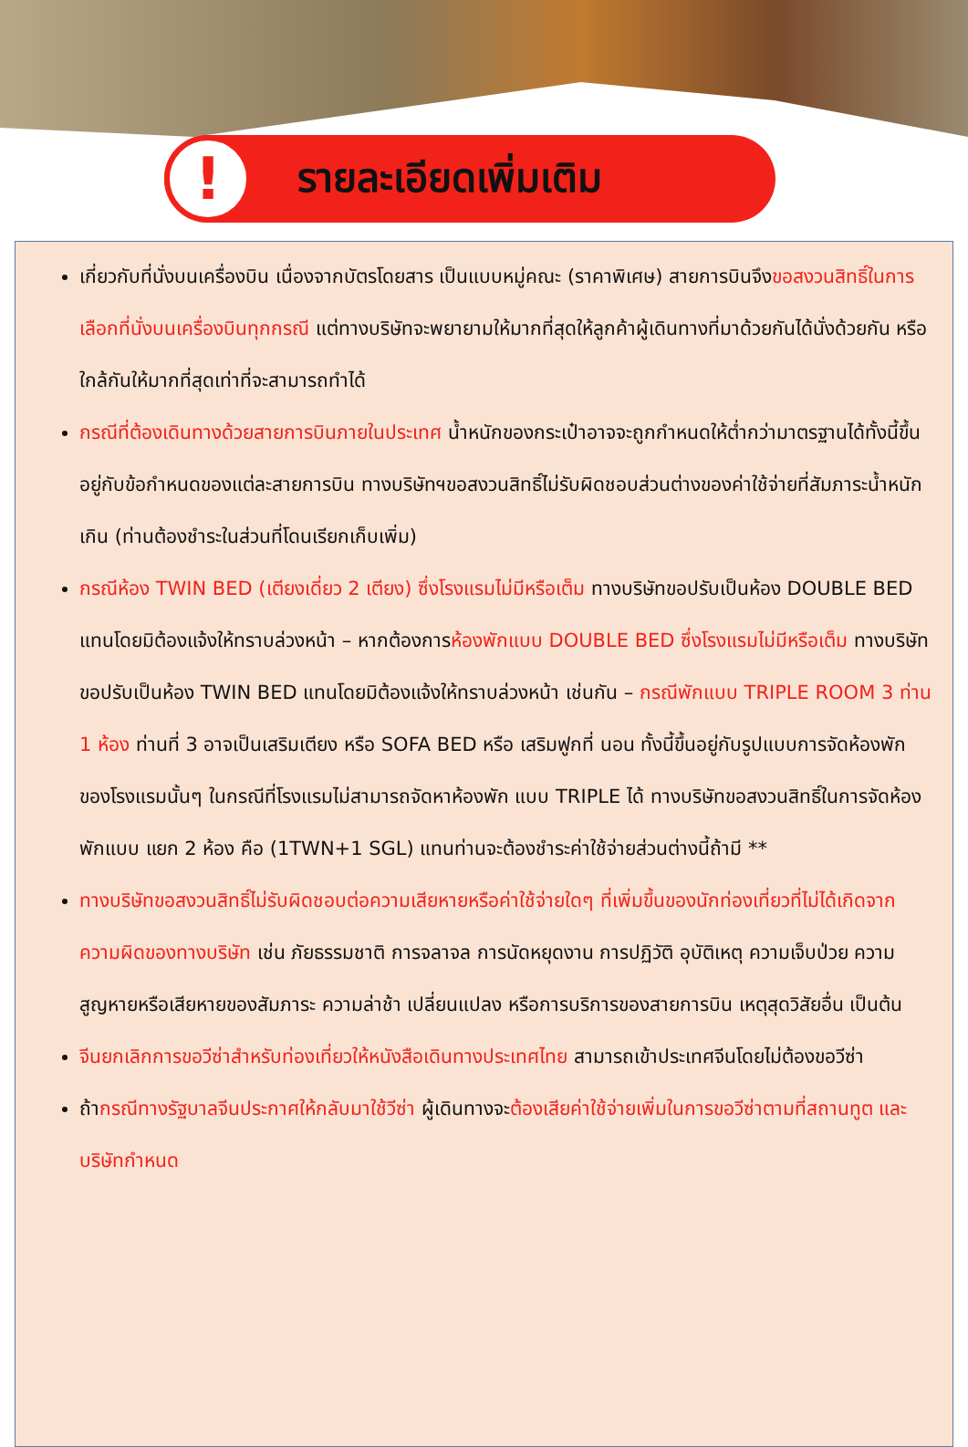!
รายละเอียดเพิ่มเติม
เกี่ยวกับที่นั่งบนเครื่องบิน เนื่องจากบัตรโดยสาร เป็นแบบหมู่คณะ (ราคาพิเศษ) สายการบินจึงขอสงวนสิทธิ์ในการเลือกที่นั่งบนเครื่องบินทุกกรณี แต่ทางบริษัทจะพยายามให้มากที่สุดให้ลูกค้าผู้เดินทางที่มาด้วยกันได้นั่งด้วยกัน หรือใกล้กันให้มากที่สุดเท่าที่จะสามารถทำได้
กรณีที่ต้องเดินทางด้วยสายการบินภายในประเทศ น้ำหนักของกระเป๋าอาจจะถูกกำหนดให้ต่ำกว่ามาตรฐานได้ทั้งนี้ขึ้นอยู่กับข้อกำหนดของแต่ละสายการบิน ทางบริษัทฯขอสงวนสิทธิ์ไม่รับผิดชอบส่วนต่างของค่าใช้จ่ายที่สัมภาระน้ำหนักเกิน (ท่านต้องชำระในส่วนที่โดนเรียกเก็บเพิ่ม)
กรณีห้อง TWIN BED (เตียงเดี่ยว 2 เตียง) ซึ่งโรงแรมไม่มีหรือเต็ม ทางบริษัทขอปรับเป็นห้อง DOUBLE BED แทนโดยมิต้องแจ้งให้ทราบล่วงหน้า – หากต้องการห้องพักแบบ DOUBLE BED ซึ่งโรงแรมไม่มีหรือเต็ม ทางบริษัทขอปรับเป็นห้อง TWIN BED แทนโดยมิต้องแจ้งให้ทราบล่วงหน้า เช่นกัน – กรณีพักแบบ TRIPLE ROOM 3 ท่าน 1 ห้อง ท่านที่ 3 อาจเป็นเสริมเตียง หรือ SOFA BED หรือ เสริมฟูกที่ นอน ทั้งนี้ขึ้นอยู่กับรูปแบบการจัดห้องพักของโรงแรมนั้นๆ ในกรณีที่โรงแรมไม่สามารถจัดหาห้องพัก แบบ TRIPLE ได้ ทางบริษัทขอสงวนสิทธิ์ในการจัดห้องพักแบบ แยก 2 ห้อง คือ (1TWN+1 SGL) แทนท่านจะต้องชำระค่าใช้จ่ายส่วนต่างนี้ถ้ามี **
ทางบริษัทขอสงวนสิทธิ์ไม่รับผิดชอบต่อความเสียหายหรือค่าใช้จ่ายใดๆ ที่เพิ่มขึ้นของนักท่องเที่ยวที่ไม่ได้เกิดจากความผิดของทางบริษัท เช่น ภัยธรรมชาติ การจลาจล การนัดหยุดงาน การปฏิวัติ อุบัติเหตุ ความเจ็บป่วย ความสูญหายหรือเสียหายของสัมภาระ ความล่าช้า เปลี่ยนแปลง หรือการบริการของสายการบิน เหตุสุดวิสัยอื่น เป็นต้น
จีนยกเลิกการขอวีซ่าสำหรับท่องเที่ยวให้หนังสือเดินทางประเทศไทย สามารถเข้าประเทศจีนโดยไม่ต้องขอวีซ่า
ถ้ากรณีทางรัฐบาลจีนประกาศให้กลับมาใช้วีซ่า ผู้เดินทางจะต้องเสียค่าใช้จ่ายเพิ่มในการขอวีซ่าตามที่สถานทูต และ บริษัทกำหนด